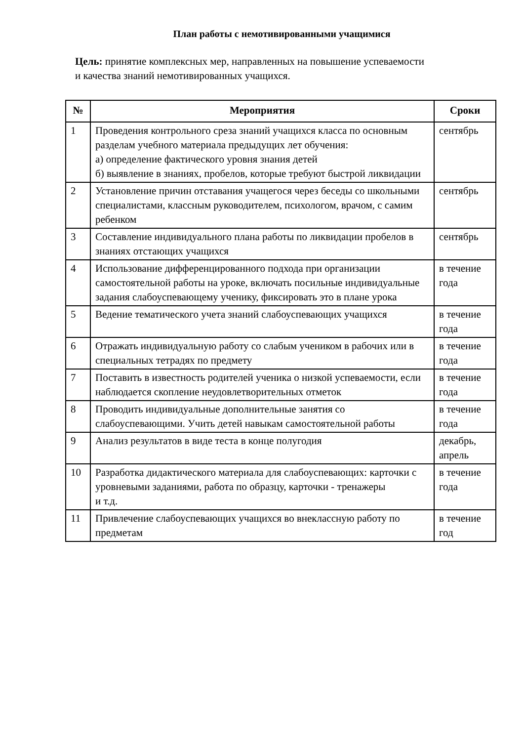План работы с немотивированными учащимися
Цель: принятие комплексных мер, направленных на повышение успеваемости и качества знаний немотивированных учащихся.
| № | Мероприятия | Сроки |
| --- | --- | --- |
| 1 | Проведения контрольного среза знаний учащихся класса по основным разделам учебного материала предыдущих лет обучения: а) определение фактического уровня знания детей б) выявление в знаниях, пробелов, которые требуют быстрой ликвидации | сентябрь |
| 2 | Установление причин отставания учащегося через беседы со школьными специалистами, классным руководителем, психологом, врачом, с самим ребенком | сентябрь |
| 3 | Составление индивидуального плана работы по ликвидации пробелов в знаниях отстающих учащихся | сентябрь |
| 4 | Использование дифференцированного подхода при организации самостоятельной работы на уроке, включать посильные индивидуальные задания слабоуспевающему ученику, фиксировать это в плане урока | в течение года |
| 5 | Ведение тематического учета знаний слабоуспевающих учащихся | в течение года |
| 6 | Отражать индивидуальную работу со слабым учеником в рабочих или в специальных тетрадях по предмету | в течение года |
| 7 | Поставить в известность родителей ученика о низкой успеваемости, если наблюдается скопление неудовлетворительных отметок | в течение года |
| 8 | Проводить индивидуальные дополнительные занятия со слабоуспевающими. Учить детей навыкам самостоятельной работы | в течение года |
| 9 | Анализ результатов в виде теста в конце полугодия | декабрь, апрель |
| 10 | Разработка дидактического материала для слабоуспевающих: карточки с уровневыми заданиями, работа по образцу, карточки - тренажеры и т.д. | в течение года |
| 11 | Привлечение слабоуспевающих учащихся во внеклассную работу по предметам | в течение год |